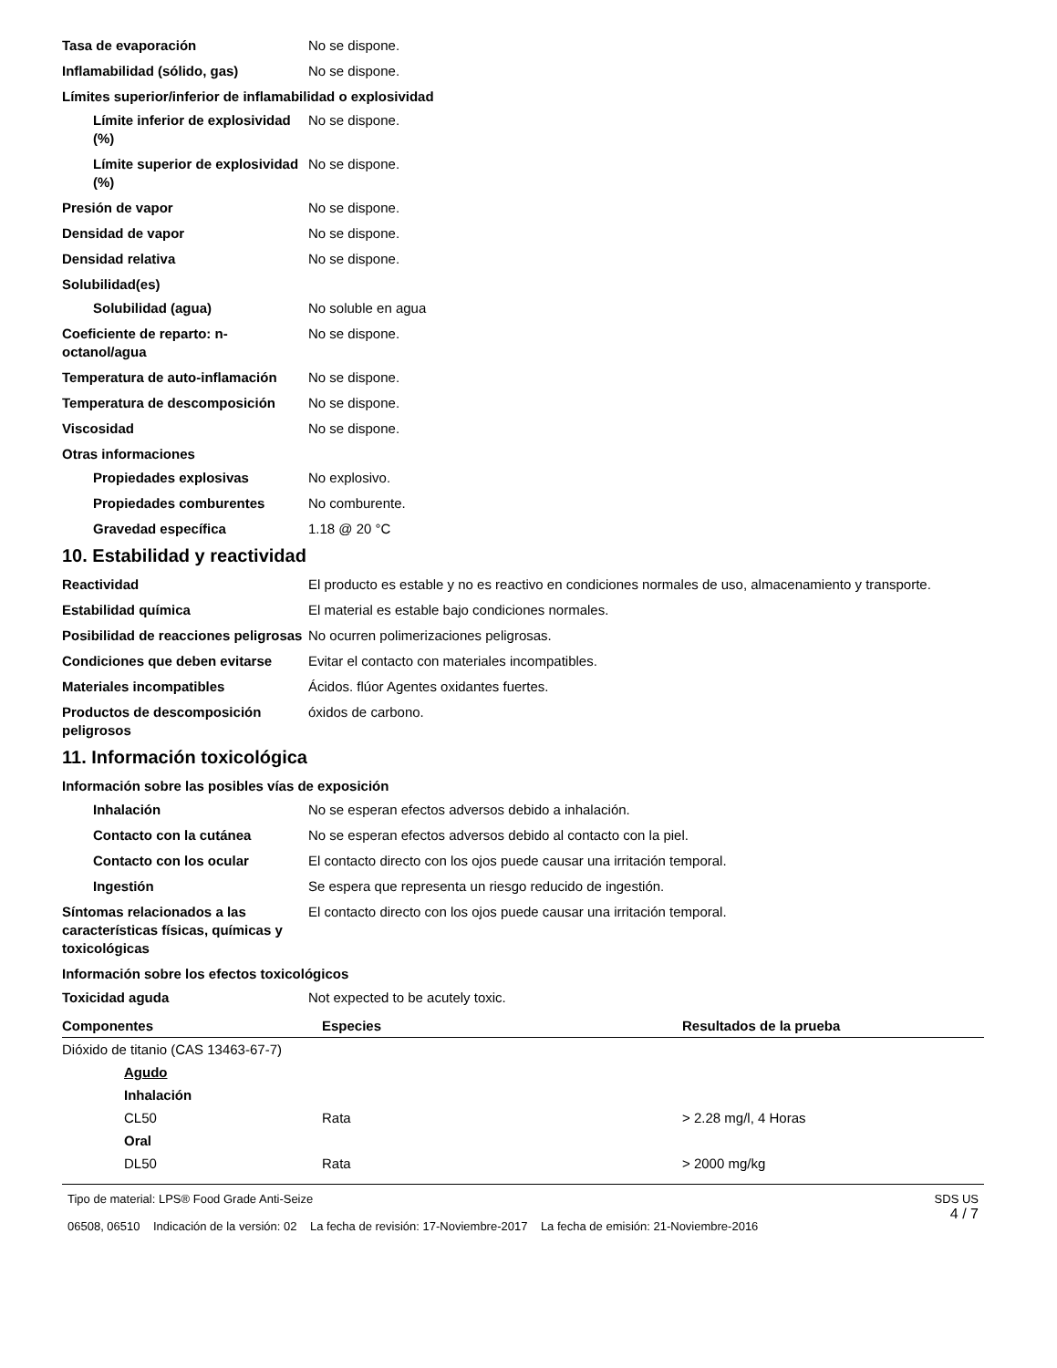Tasa de evaporación No se dispone.
Inflamabilidad (sólido, gas) No se dispone.
Límites superior/inferior de inflamabilidad o explosividad
Límite inferior de explosividad (%)
No se dispone.
Límite superior de explosividad (%)
No se dispone.
Presión de vapor No se dispone.
Densidad de vapor No se dispone.
Densidad relativa No se dispone.
Solubilidad(es)
Solubilidad (agua) No soluble en agua
Coeficiente de reparto: n-octanol/agua
No se dispone.
Temperatura de auto-inflamación
No se dispone.
Temperatura de descomposición No se dispone.
Viscosidad No se dispone.
Otras informaciones
Propiedades explosivas No explosivo.
Propiedades comburentes No comburente.
Gravedad específica 1.18 @ 20 °C
10. Estabilidad y reactividad
Reactividad El producto es estable y no es reactivo en condiciones normales de uso, almacenamiento y transporte.
Estabilidad química El material es estable bajo condiciones normales.
Posibilidad de reacciones peligrosas
No ocurren polimerizaciones peligrosas.
Condiciones que deben evitarse Evitar el contacto con materiales incompatibles.
Materiales incompatibles Ácidos. flúor Agentes oxidantes fuertes.
Productos de descomposición peligrosos
óxidos de carbono.
11. Información toxicológica
Información sobre las posibles vías de exposición
Inhalación No se esperan efectos adversos debido a inhalación.
Contacto con la cutánea No se esperan efectos adversos debido al contacto con la piel.
Contacto con los ocular El contacto directo con los ojos puede causar una irritación temporal.
Ingestión Se espera que representa un riesgo reducido de ingestión.
Síntomas relacionados a las características físicas, químicas y toxicológicas
El contacto directo con los ojos puede causar una irritación temporal.
Información sobre los efectos toxicológicos
Toxicidad aguda Not expected to be acutely toxic.
| Componentes | Especies | Resultados de la prueba |
| --- | --- | --- |
| Dióxido de titanio (CAS 13463-67-7) | | |
| Agudo | | |
| Inhalación | | |
| CL50 | Rata | > 2.28 mg/l, 4 Horas |
| Oral | | |
| DL50 | Rata | > 2000 mg/kg |
Tipo de material: LPS® Food Grade Anti-Seize
06508, 06510 Indicación de la versión: 02 La fecha de revisión: 17-Noviembre-2017 La fecha de emisión: 21-Noviembre-2016
SDS US
4 / 7